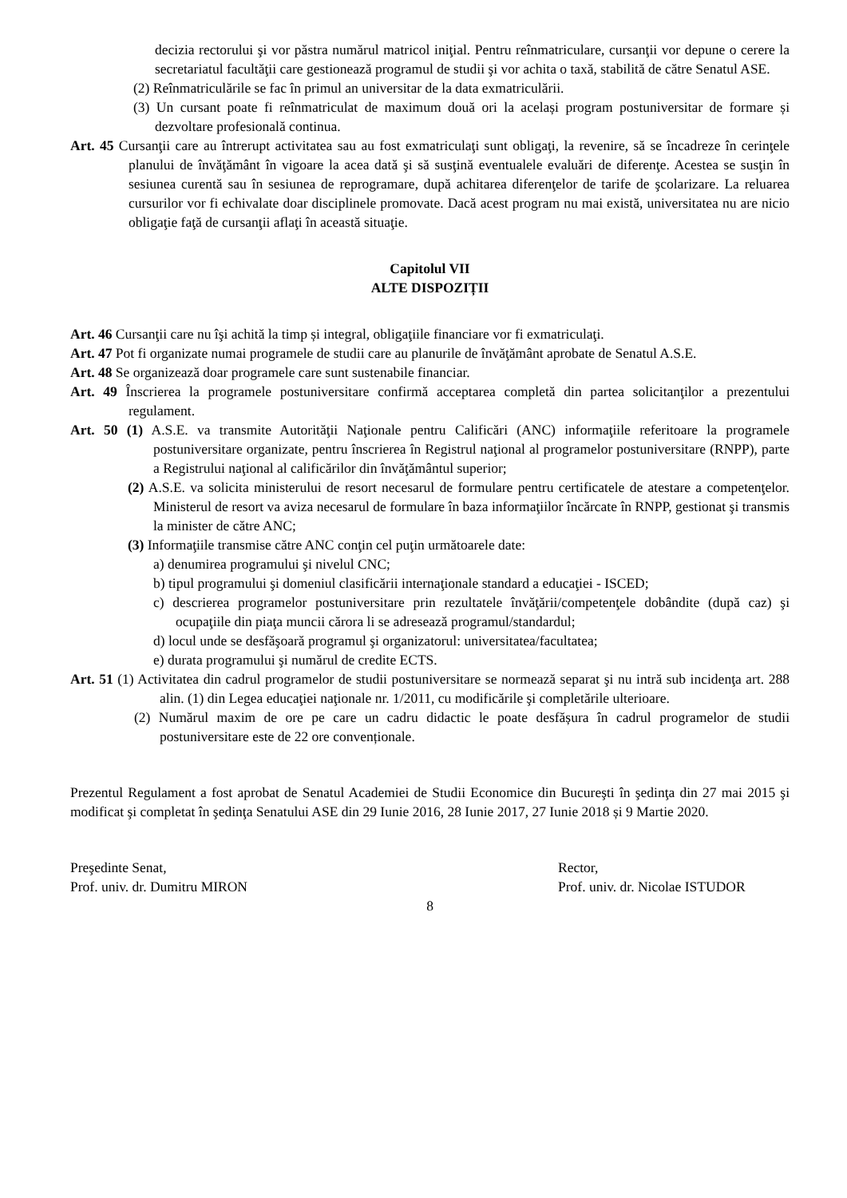decizia rectorului şi vor păstra numărul matricol iniţial. Pentru reînmatriculare, cursanţii vor depune o cerere la secretariatul facultăţii care gestionează programul de studii şi vor achita o taxă, stabilită de către Senatul ASE.
(2) Reînmatriculările se fac în primul an universitar de la data exmatriculării.
(3) Un cursant poate fi reînmatriculat de maximum două ori la același program postuniversitar de formare și dezvoltare profesională continua.
Art. 45 Cursanţii care au întrerupt activitatea sau au fost exmatriculaţi sunt obligaţi, la revenire, să se încadreze în cerinţele planului de învăţământ în vigoare la acea dată şi să susţină eventualele evaluări de diferenţe. Acestea se susţin în sesiunea curentă sau în sesiunea de reprogramare, după achitarea diferenţelor de tarife de şcolarizare. La reluarea cursurilor vor fi echivalate doar disciplinele promovate. Dacă acest program nu mai există, universitatea nu are nicio obligaţie faţă de cursanţii aflaţi în această situaţie.
Capitolul VII
ALTE DISPOZIȚII
Art. 46 Cursanţii care nu îşi achită la timp și integral, obligaţiile financiare vor fi exmatriculaţi.
Art. 47 Pot fi organizate numai programele de studii care au planurile de învăţământ aprobate de Senatul A.S.E.
Art. 48 Se organizează doar programele care sunt sustenabile financiar.
Art. 49 Înscrierea la programele postuniversitare confirmă acceptarea completă din partea solicitanţilor a prezentului regulament.
Art. 50 (1) A.S.E. va transmite Autorităţii Naţionale pentru Calificări (ANC) informaţiile referitoare la programele postuniversitare organizate, pentru înscrierea în Registrul naţional al programelor postuniversitare (RNPP), parte a Registrului naţional al calificărilor din învăţământul superior;
(2) A.S.E. va solicita ministerului de resort necesarul de formulare pentru certificatele de atestare a competenţelor. Ministerul de resort va aviza necesarul de formulare în baza informaţiilor încărcate în RNPP, gestionat şi transmis la minister de către ANC;
(3) Informaţiile transmise către ANC conţin cel puţin următoarele date:
a) denumirea programului şi nivelul CNC;
b) tipul programului şi domeniul clasificării internaţionale standard a educaţiei - ISCED;
c) descrierea programelor postuniversitare prin rezultatele învăţării/competenţele dobândite (după caz) şi ocupaţiile din piaţa muncii cărora li se adresează programul/standardul;
d) locul unde se desfăşoară programul şi organizatorul: universitatea/facultatea;
e) durata programului şi numărul de credite ECTS.
Art. 51 (1) Activitatea din cadrul programelor de studii postuniversitare se normează separat şi nu intră sub incidenţa art. 288 alin. (1) din Legea educaţiei naţionale nr. 1/2011, cu modificările şi completările ulterioare.
(2) Numărul maxim de ore pe care un cadru didactic le poate desfășura în cadrul programelor de studii postuniversitare este de 22 ore convenționale.
Prezentul Regulament a fost aprobat de Senatul Academiei de Studii Economice din Bucureşti în şedinţa din 27 mai 2015 şi modificat şi completat în şedinţa Senatului ASE din 29 Iunie 2016, 28 Iunie 2017, 27 Iunie 2018 și 9 Martie 2020.
Preşedinte Senat,
Prof. univ. dr. Dumitru MIRON
Rector,
Prof. univ. dr. Nicolae ISTUDOR
8